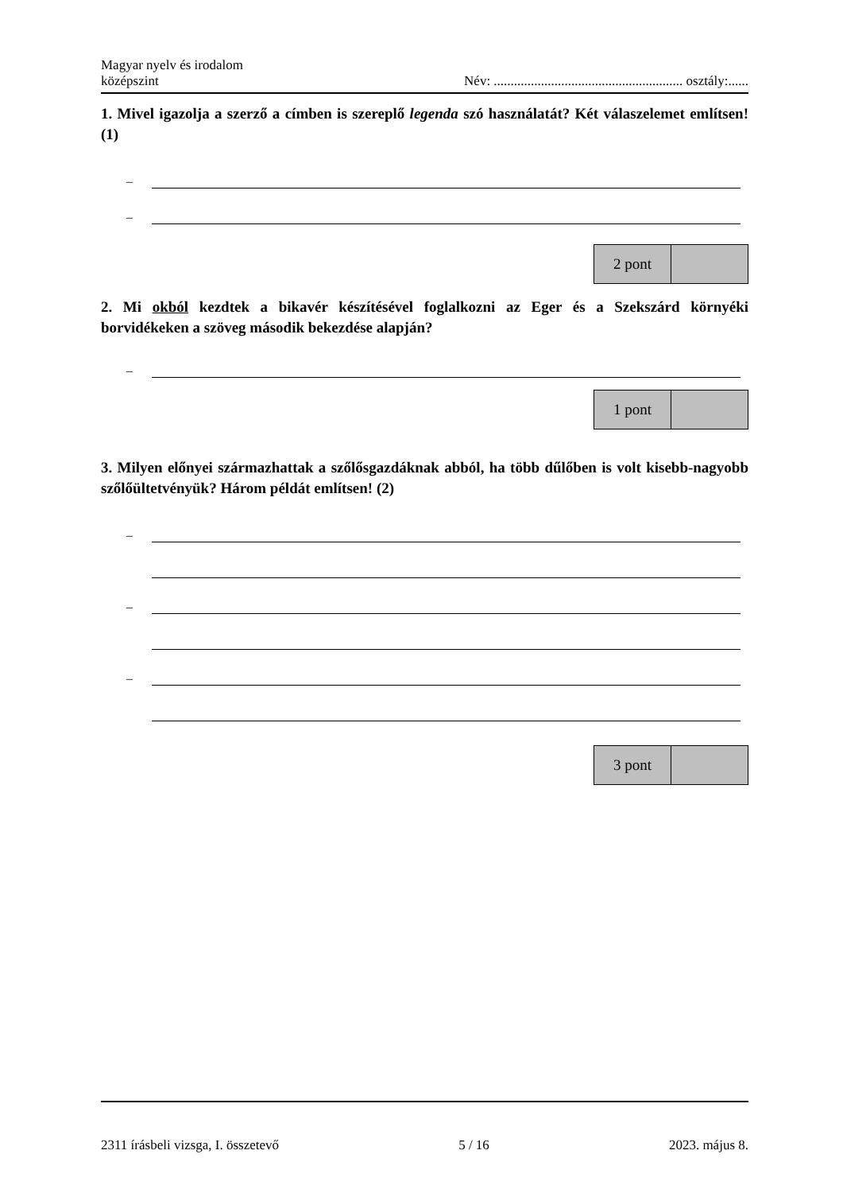Magyar nyelv és irodalom
középszint
Név: ........................................................ osztály:......
1. Mivel igazolja a szerző a címben is szereplő legenda szó használatát? Két válaszelemet említsen! (1)
–
–
| 2 pont | |
2. Mi okból kezdtek a bikavér készítésével foglalkozni az Eger és a Szekszárd környéki borvidékeken a szöveg második bekezdése alapján?
–
| 1 pont | |
3. Milyen előnyei származhattak a szőlősgazdáknak abból, ha több dűlőben is volt kisebb-nagyobb szőlőültetvényük? Három példát említsen! (2)
–
–
–
| 3 pont | |
2311 írásbeli vizsga, I. összetevő 5 / 16 2023. május 8.